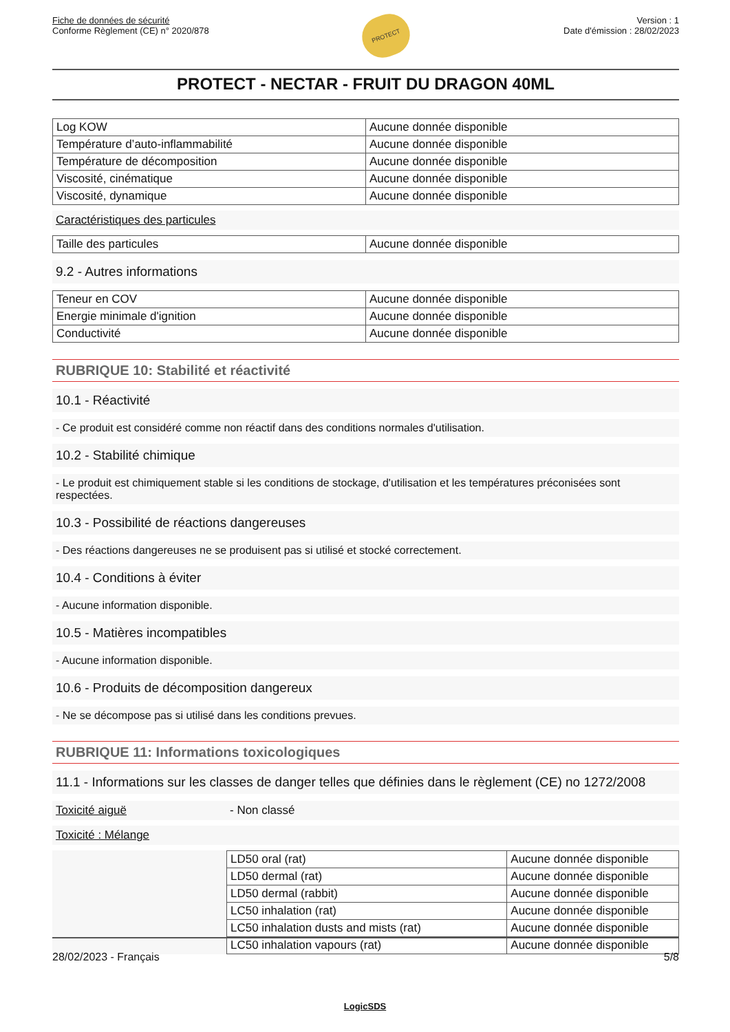Fiche de données de sécurité
Conforme Règlement (CE) n° 2020/878
PROTECT
Version : 1
Date d'émission : 28/02/2023
PROTECT - NECTAR - FRUIT DU DRAGON 40ML
| Log KOW | Aucune donnée disponible |
| Température d’auto-inflammabilité | Aucune donnée disponible |
| Température de décomposition | Aucune donnée disponible |
| Viscosité, cinématique | Aucune donnée disponible |
| Viscosité, dynamique | Aucune donnée disponible |
Caractéristiques des particules
| Taille des particules | Aucune donnée disponible |
9.2 - Autres informations
| Teneur en COV | Aucune donnée disponible |
| Energie minimale d'ignition | Aucune donnée disponible |
| Conductivité | Aucune donnée disponible |
RUBRIQUE 10: Stabilité et réactivité
10.1 - Réactivité
- Ce produit est considéré comme non réactif dans des conditions normales d'utilisation.
10.2 - Stabilité chimique
- Le produit est chimiquement stable si les conditions de stockage, d'utilisation et les températures préconisées sont respectées.
10.3 - Possibilité de réactions dangereuses
- Des réactions dangereuses ne se produisent pas si utilisé et stocké correctement.
10.4 - Conditions à éviter
- Aucune information disponible.
10.5 - Matières incompatibles
- Aucune information disponible.
10.6 - Produits de décomposition dangereux
- Ne se décompose pas si utilisé dans les conditions prevues.
RUBRIQUE 11: Informations toxicologiques
11.1 - Informations sur les classes de danger telles que définies dans le règlement (CE) no 1272/2008
Toxicité aiguë - Non classé
Toxicité : Mélange
| LD50 oral (rat) | Aucune donnée disponible |
| LD50 dermal (rat) | Aucune donnée disponible |
| LD50 dermal (rabbit) | Aucune donnée disponible |
| LC50 inhalation (rat) | Aucune donnée disponible |
| LC50 inhalation dusts and mists (rat) | Aucune donnée disponible |
| LC50 inhalation vapours (rat) | Aucune donnée disponible |
28/02/2023 - Français 5/8
LogicSDS